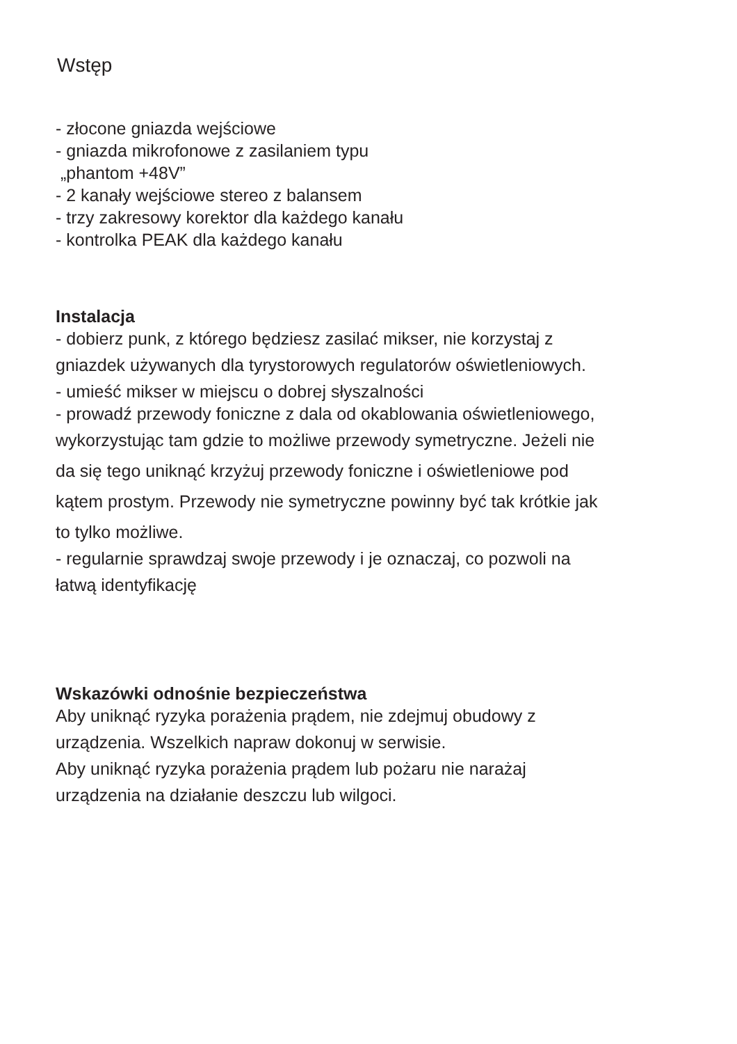Wstęp
- złocone gniazda wejściowe
- gniazda mikrofonowe z zasilaniem typu
„phantom +48V”
- 2 kanały wejściowe stereo z balansem
- trzy zakresowy korektor dla każdego kanału
- kontrolka PEAK dla każdego kanału
Instalacja
- dobierz punk, z którego będziesz zasilać mikser, nie korzystaj z
gniazdek używanych dla tyrystorowych regulatorów oświetleniowych.
- umieść mikser w miejscu o dobrej słyszalności
- prowadź przewody foniczne z dala od okablowania oświetleniowego,
wykorzystując tam gdzie to możliwe przewody symetryczne. Jeżeli nie
da się tego uniknąć krzyżuj przewody foniczne i oświetleniowe pod
kątem prostym. Przewody nie symetryczne powinny być tak krótkie jak
to tylko możliwe.
- regularnie sprawdzaj swoje przewody i je oznaczaj, co pozwoli na
łatwą identyfikację
Wskazówki odnośnie bezpieczeństwa
Aby uniknąć ryzyka porażenia prądem, nie zdejmuj obudowy z
urządzenia. Wszelkich napraw dokonuj w serwisie.
Aby uniknąć ryzyka porażenia prądem lub pożaru nie narażaj
urządzenia na działanie deszczu lub wilgoci.